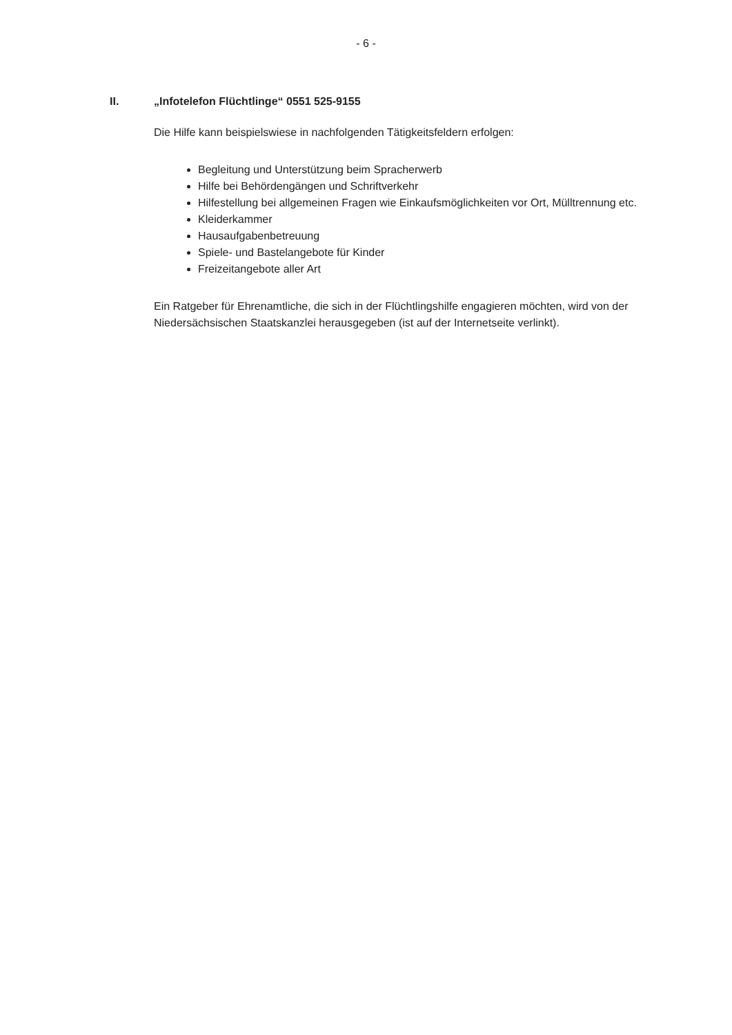- 6 -
II. „Infotelefon Flüchtlinge“ 0551 525-9155
Die Hilfe kann beispielswiese in nachfolgenden Tätigkeitsfeldern erfolgen:
Begleitung und Unterstützung beim Spracherwerb
Hilfe bei Behördengängen und Schriftverkehr
Hilfestellung bei allgemeinen Fragen wie Einkaufsmöglichkeiten vor Ort, Mülltrennung etc.
Kleiderkammer
Hausaufgabenbetreuung
Spiele- und Bastelangebote für Kinder
Freizeitangebote aller Art
Ein Ratgeber für Ehrenamtliche, die sich in der Flüchtlingshilfe engagieren möchten, wird von der Niedersächsischen Staatskanzlei herausgegeben (ist auf der Internetseite verlinkt).